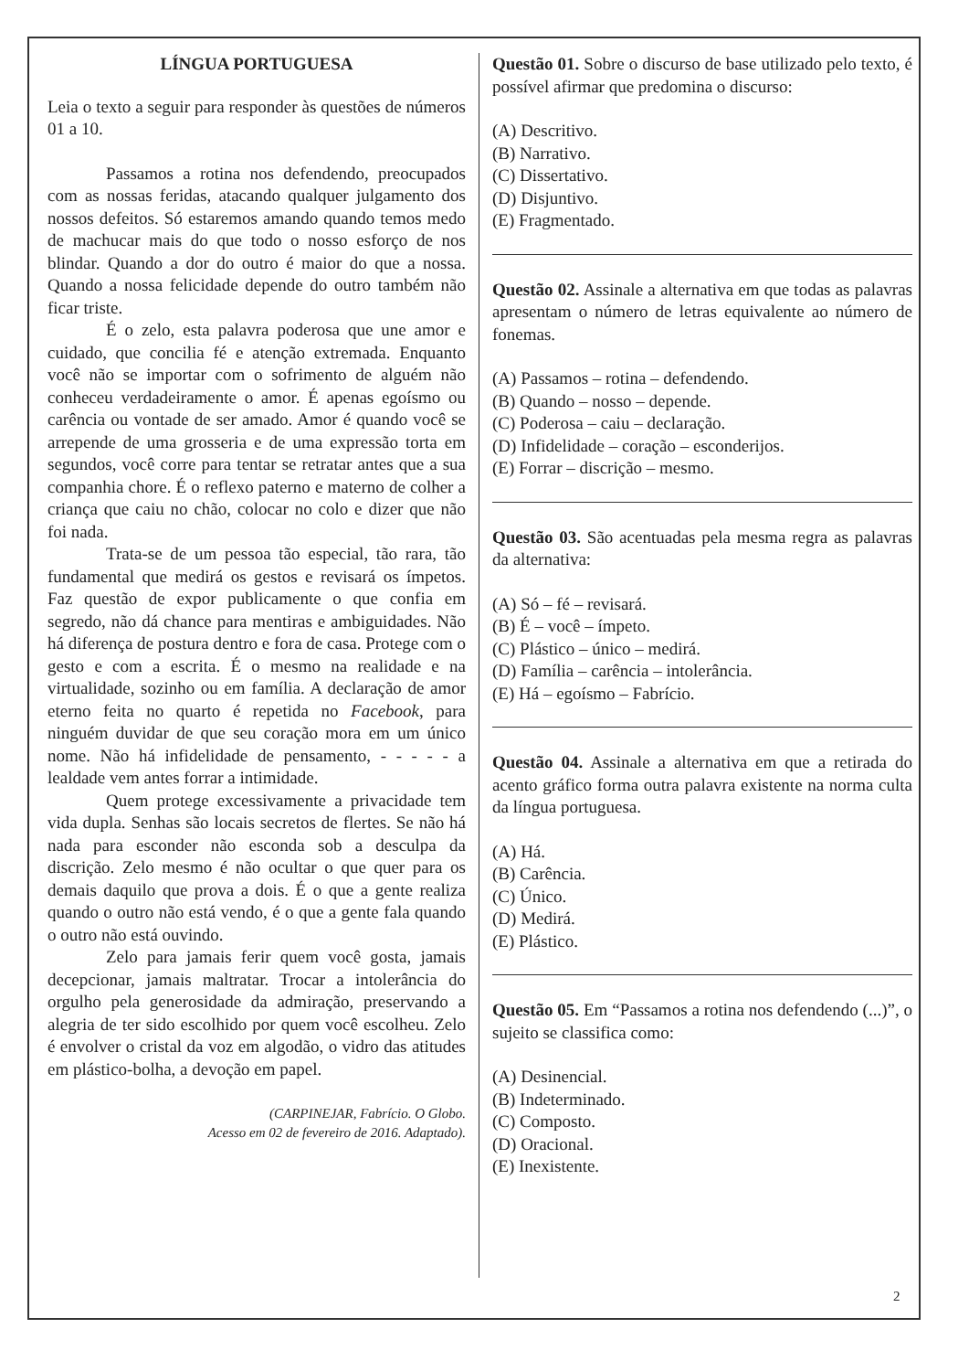LÍNGUA PORTUGUESA
Leia o texto a seguir para responder às questões de números 01 a 10.
Passamos a rotina nos defendendo, preocupados com as nossas feridas, atacando qualquer julgamento dos nossos defeitos. Só estaremos amando quando temos medo de machucar mais do que todo o nosso esforço de nos blindar. Quando a dor do outro é maior do que a nossa. Quando a nossa felicidade depende do outro também não ficar triste.
É o zelo, esta palavra poderosa que une amor e cuidado, que concilia fé e atenção extremada. Enquanto você não se importar com o sofrimento de alguém não conheceu verdadeiramente o amor. É apenas egoísmo ou carência ou vontade de ser amado. Amor é quando você se arrepende de uma grosseria e de uma expressão torta em segundos, você corre para tentar se retratar antes que a sua companhia chore. É o reflexo paterno e materno de colher a criança que caiu no chão, colocar no colo e dizer que não foi nada.
Trata-se de um pessoa tão especial, tão rara, tão fundamental que medirá os gestos e revisará os ímpetos. Faz questão de expor publicamente o que confia em segredo, não dá chance para mentiras e ambiguidades. Não há diferença de postura dentro e fora de casa. Protege com o gesto e com a escrita. É o mesmo na realidade e na virtualidade, sozinho ou em família. A declaração de amor eterno feita no quarto é repetida no Facebook, para ninguém duvidar de que seu coração mora em um único nome. Não há infidelidade de pensamento, - - - - - a lealdade vem antes forrar a intimidade.
Quem protege excessivamente a privacidade tem vida dupla. Senhas são locais secretos de flertes. Se não há nada para esconder não esconda sob a desculpa da discrição. Zelo mesmo é não ocultar o que quer para os demais daquilo que prova a dois. É o que a gente realiza quando o outro não está vendo, é o que a gente fala quando o outro não está ouvindo.
Zelo para jamais ferir quem você gosta, jamais decepcionar, jamais maltratar. Trocar a intolerância do orgulho pela generosidade da admiração, preservando a alegria de ter sido escolhido por quem você escolheu. Zelo é envolver o cristal da voz em algodão, o vidro das atitudes em plástico-bolha, a devoção em papel.
(CARPINEJAR, Fabrício. O Globo.
Acesso em 02 de fevereiro de 2016. Adaptado).
Questão 01. Sobre o discurso de base utilizado pelo texto, é possível afirmar que predomina o discurso:
(A) Descritivo.
(B) Narrativo.
(C) Dissertativo.
(D) Disjuntivo.
(E) Fragmentado.
Questão 02. Assinale a alternativa em que todas as palavras apresentam o número de letras equivalente ao número de fonemas.
(A) Passamos – rotina – defendendo.
(B) Quando – nosso – depende.
(C) Poderosa – caiu – declaração.
(D) Infidelidade – coração – esconderijos.
(E) Forrar – discrição – mesmo.
Questão 03. São acentuadas pela mesma regra as palavras da alternativa:
(A) Só – fé – revisará.
(B) É – você – ímpeto.
(C) Plástico – único – medirá.
(D) Família – carência – intolerância.
(E) Há – egoísmo – Fabrício.
Questão 04. Assinale a alternativa em que a retirada do acento gráfico forma outra palavra existente na norma culta da língua portuguesa.
(A) Há.
(B) Carência.
(C) Único.
(D) Medirá.
(E) Plástico.
Questão 05. Em “Passamos a rotina nos defendendo (...)”, o sujeito se classifica como:
(A) Desinencial.
(B) Indeterminado.
(C) Composto.
(D) Oracional.
(E) Inexistente.
2